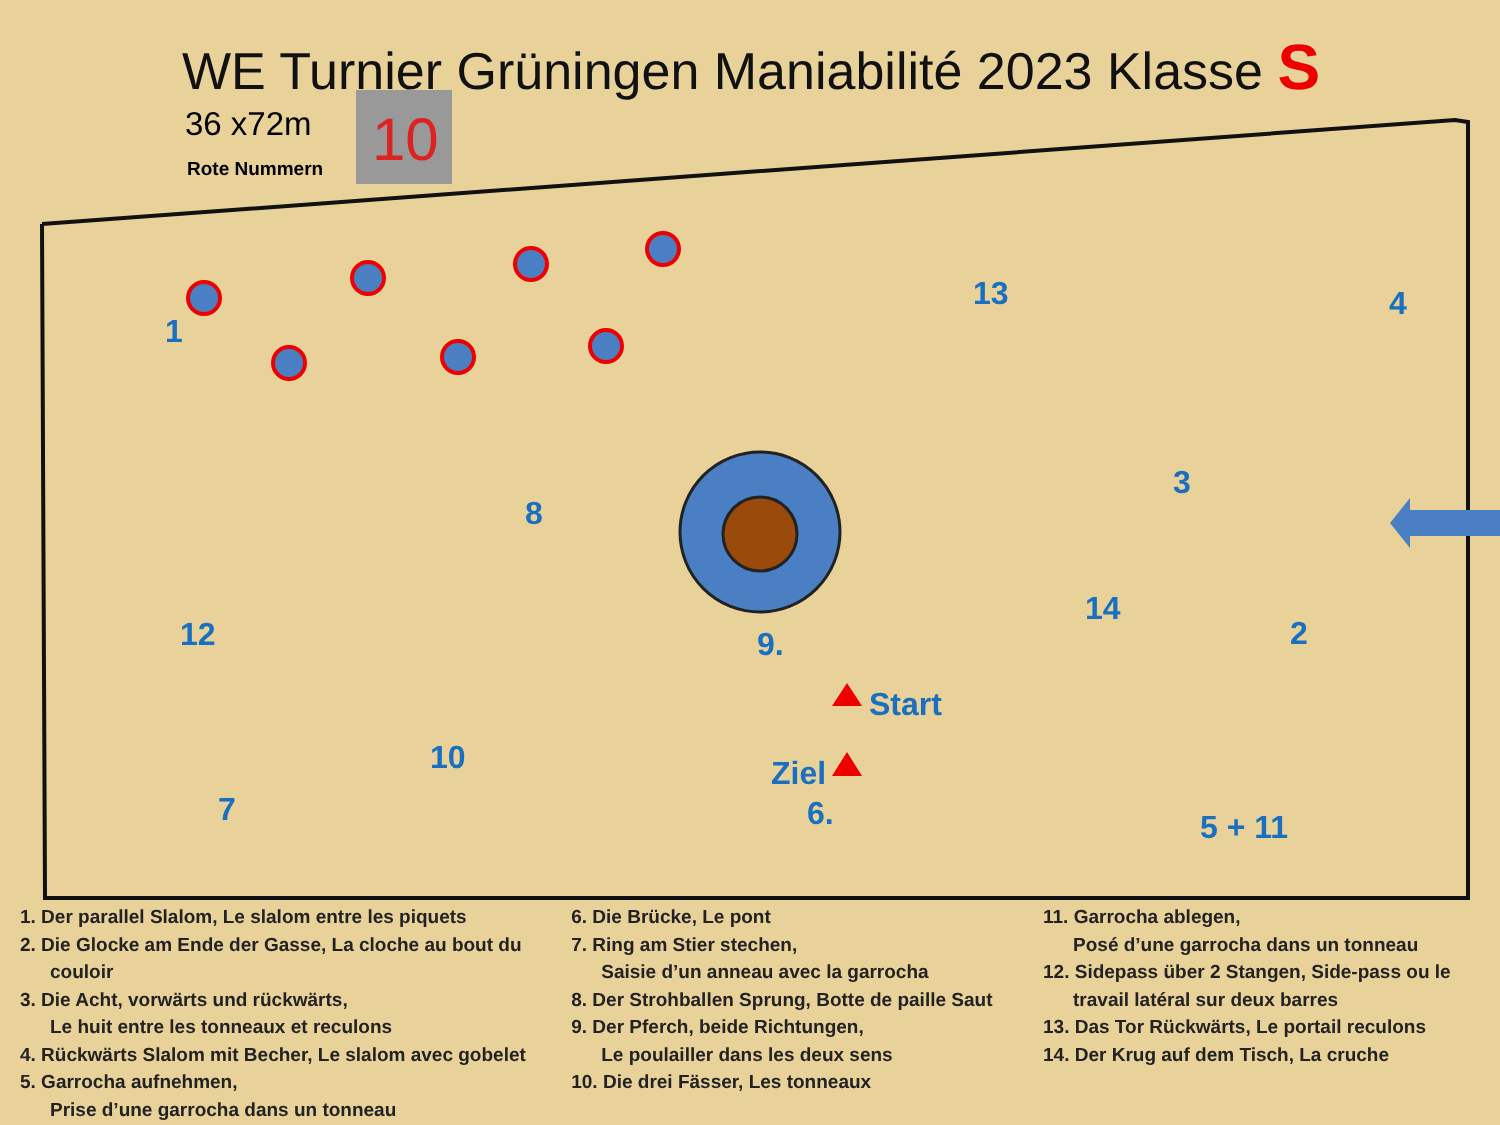WE Turnier Grüningen Maniabilité 2023 Klasse S
36 x72m
Rote Nummern
10
1
13
4
3
8
14
12
9.
2
10
7
6.
5 + 11
Start
Ziel
1. Der parallel Slalom, Le slalom entre les piquets
2. Die Glocke am Ende der Gasse, La cloche au bout du
couloir
3. Die Acht, vorwärts und rückwärts,
Le huit entre les tonneaux et reculons
4. Rückwärts Slalom mit Becher, Le slalom avec gobelet
5. Garrocha aufnehmen,
Prise d’une garrocha dans un tonneau
6. Die Brücke, Le pont
7. Ring am Stier stechen,
Saisie d’un anneau avec la garrocha
8. Der Strohballen Sprung, Botte de paille Saut
9. Der Pferch, beide Richtungen,
Le poulailler dans les deux sens
10. Die drei Fässer, Les tonneaux
11. Garrocha ablegen,
Posé d’une garrocha dans un tonneau
12. Sidepass über 2 Stangen, Side-pass ou le
travail latéral sur deux barres
13. Das Tor Rückwärts, Le portail reculons
14. Der Krug auf dem Tisch, La cruche